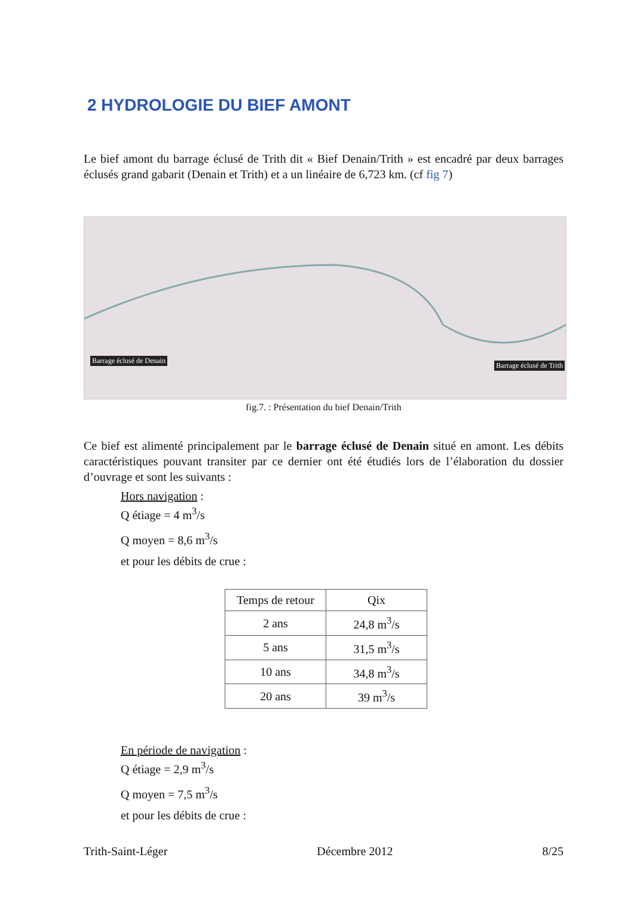2 HYDROLOGIE DU BIEF AMONT
Le bief amont du barrage éclusé de Trith dit « Bief Denain/Trith » est encadré par deux barrages éclusés grand gabarit (Denain et Trith) et a un linéaire de 6,723 km. (cf fig 7)
Barrage éclusé de Denain
Barrage éclusé de Trith
fig.7. : Présentation du bief Denain/Trith
Ce bief est alimenté principalement par le barrage éclusé de Denain situé en amont. Les débits caractéristiques pouvant transiter par ce dernier ont été étudiés lors de l’élaboration du dossier d’ouvrage et sont les suivants :
Hors navigation :
Q étiage = 4 m<sup>3</sup>/s
Q moyen = 8,6 m<sup>3</sup>/s
et pour les débits de crue :
| Temps de retour | Qix |
| --- | --- |
| 2 ans | 24,8 m<sup>3</sup>/s |
| 5 ans | 31,5 m<sup>3</sup>/s |
| 10 ans | 34,8 m<sup>3</sup>/s |
| 20 ans | 39 m<sup>3</sup>/s |
En période de navigation :
Q étiage = 2,9 m<sup>3</sup>/s
Q moyen = 7,5 m<sup>3</sup>/s
et pour les débits de crue :
Trith-Saint-Léger Décembre 2012 8/25